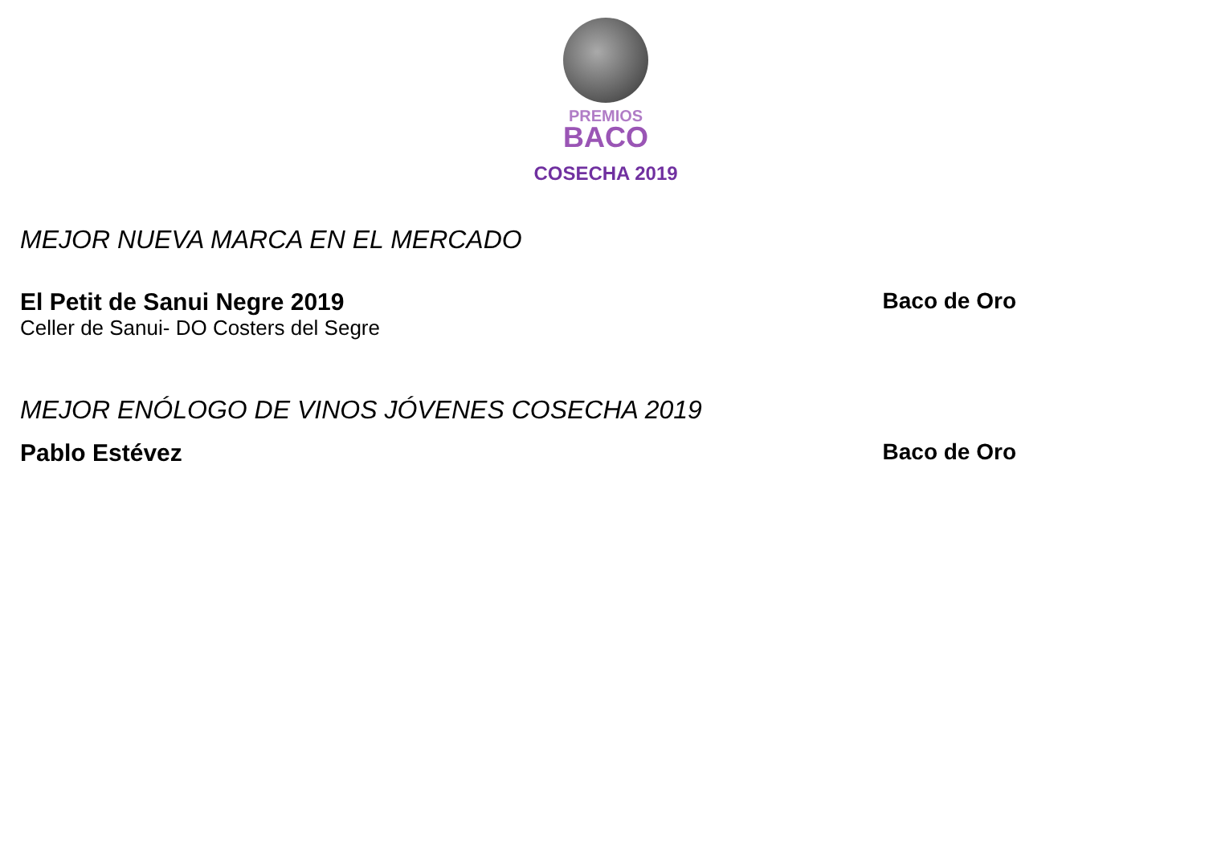PREMIOS
BACO
COSECHA 2019
MEJOR NUEVA MARCA EN EL MERCADO
El Petit de Sanui Negre 2019 Baco de Oro
Celler de Sanui- DO Costers del Segre
MEJOR ENÓLOGO DE VINOS JÓVENES COSECHA 2019
Pablo Estévez Baco de Oro